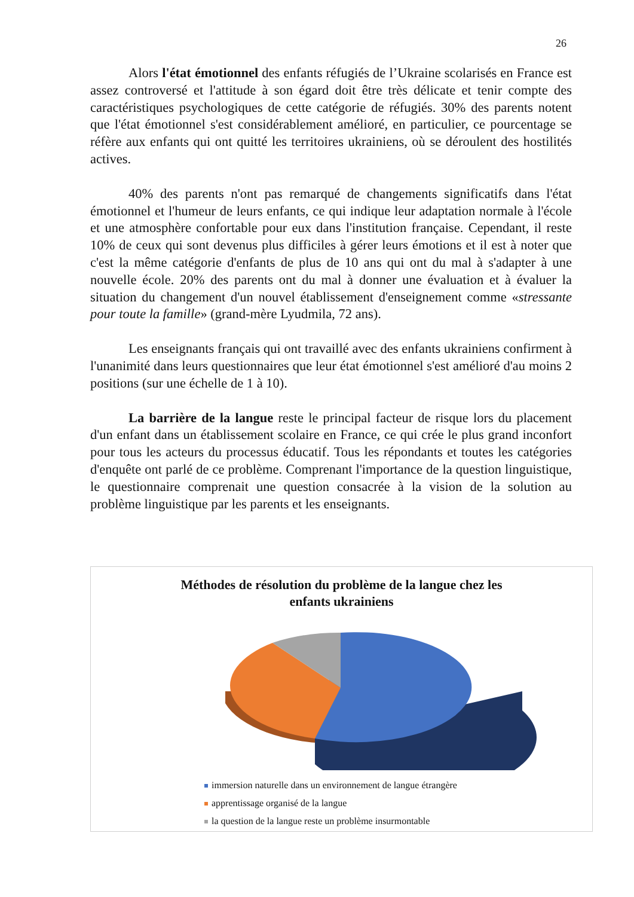26
Alors l'état émotionnel des enfants réfugiés de l’Ukraine scolarisés en France est assez controversé et l'attitude à son égard doit être très délicate et tenir compte des caractéristiques psychologiques de cette catégorie de réfugiés. 30% des parents notent que l'état émotionnel s'est considérablement amélioré, en particulier, ce pourcentage se réfère aux enfants qui ont quitté les territoires ukrainiens, où se déroulent des hostilités actives.
40% des parents n'ont pas remarqué de changements significatifs dans l'état émotionnel et l'humeur de leurs enfants, ce qui indique leur adaptation normale à l'école et une atmosphère confortable pour eux dans l'institution française. Cependant, il reste 10% de ceux qui sont devenus plus difficiles à gérer leurs émotions et il est à noter que c'est la même catégorie d'enfants de plus de 10 ans qui ont du mal à s'adapter à une nouvelle école. 20% des parents ont du mal à donner une évaluation et à évaluer la situation du changement d'un nouvel établissement d'enseignement comme «stressante pour toute la famille» (grand-mère Lyudmila, 72 ans).
Les enseignants français qui ont travaillé avec des enfants ukrainiens confirment à l'unanimité dans leurs questionnaires que leur état émotionnel s'est amélioré d'au moins 2 positions (sur une échelle de 1 à 10).
La barrière de la langue reste le principal facteur de risque lors du placement d'un enfant dans un établissement scolaire en France, ce qui crée le plus grand inconfort pour tous les acteurs du processus éducatif. Tous les répondants et toutes les catégories d'enquête ont parlé de ce problème. Comprenant l'importance de la question linguistique, le questionnaire comprenait une question consacrée à la vision de la solution au problème linguistique par les parents et les enseignants.
Méthodes de résolution du problème de la langue chez les
enfants ukrainiens
immersion naturelle dans un environnement de langue étrangère
apprentissage organisé de la langue
la question de la langue reste un problème insurmontable